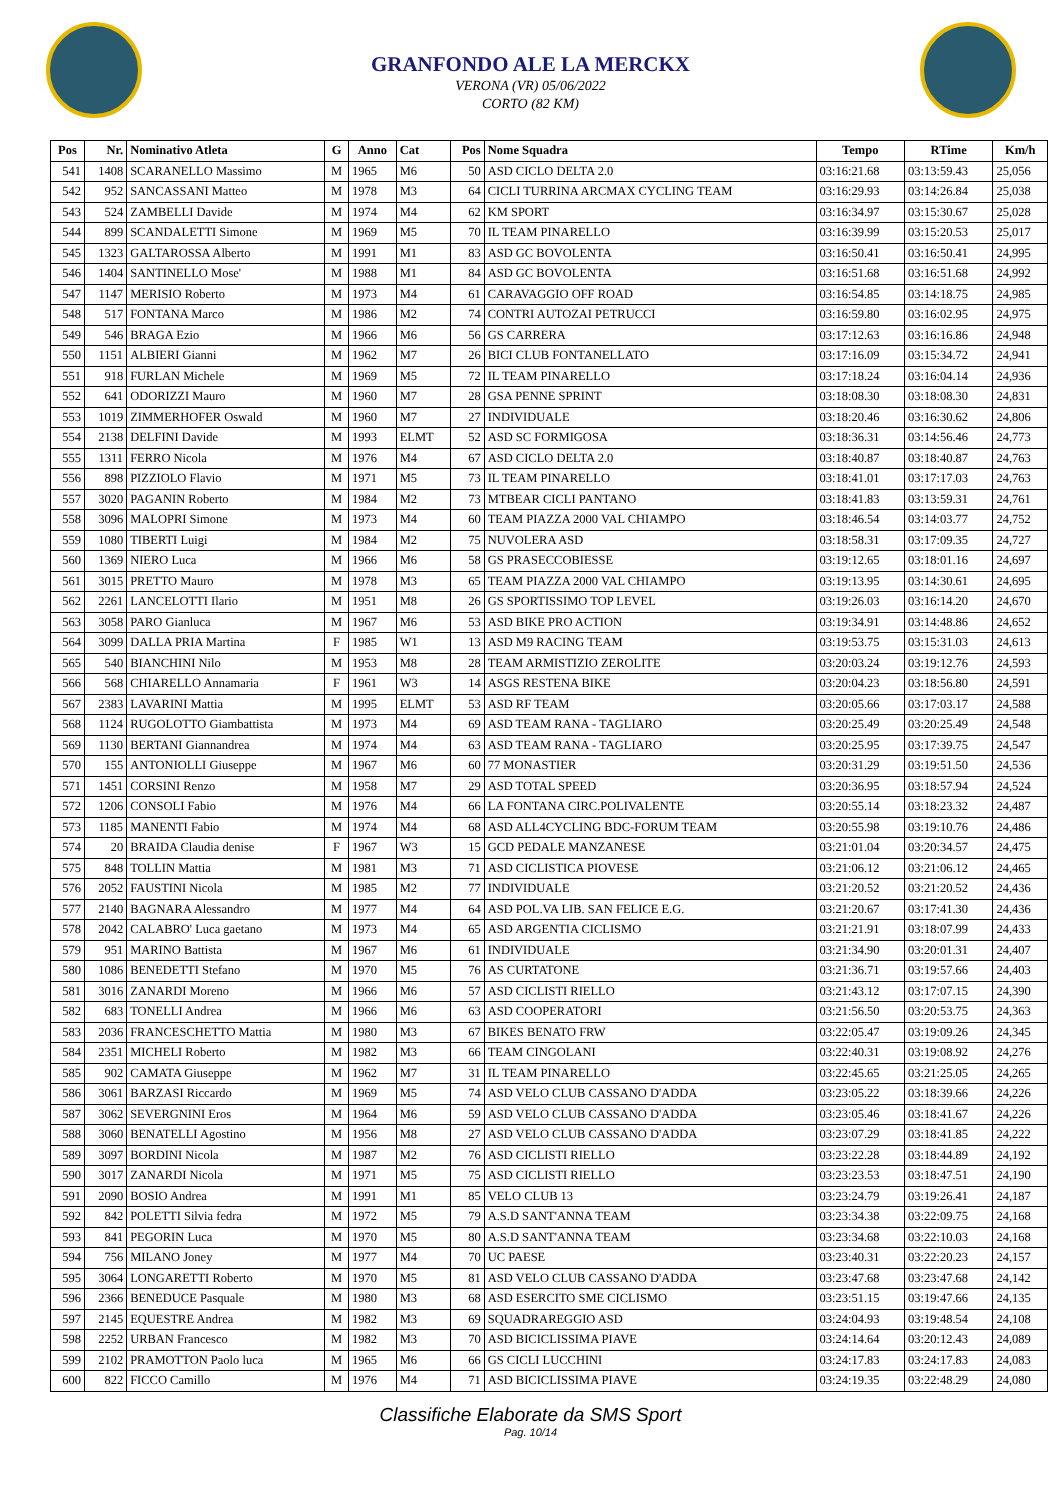GRANFONDO ALE LA MERCKX
VERONA (VR) 05/06/2022
CORTO (82 KM)
| Pos | Nr. | Nominativo Atleta | G | Anno | Cat | Pos | Nome Squadra | Tempo | RTime | Km/h |
| --- | --- | --- | --- | --- | --- | --- | --- | --- | --- | --- |
| 541 | 1408 | SCARANELLO Massimo | M | 1965 | M6 | 50 | ASD CICLO DELTA 2.0 | 03:16:21.68 | 03:13:59.43 | 25,056 |
| 542 | 952 | SANCASSANI Matteo | M | 1978 | M3 | 64 | CICLI TURRINA ARCMAX CYCLING TEAM | 03:16:29.93 | 03:14:26.84 | 25,038 |
| 543 | 524 | ZAMBELLI Davide | M | 1974 | M4 | 62 | KM SPORT | 03:16:34.97 | 03:15:30.67 | 25,028 |
| 544 | 899 | SCANDALETTI Simone | M | 1969 | M5 | 70 | IL TEAM PINARELLO | 03:16:39.99 | 03:15:20.53 | 25,017 |
| 545 | 1323 | GALTAROSSA Alberto | M | 1991 | M1 | 83 | ASD GC BOVOLENTA | 03:16:50.41 | 03:16:50.41 | 24,995 |
| 546 | 1404 | SANTINELLO Mose' | M | 1988 | M1 | 84 | ASD GC BOVOLENTA | 03:16:51.68 | 03:16:51.68 | 24,992 |
| 547 | 1147 | MERISIO Roberto | M | 1973 | M4 | 61 | CARAVAGGIO OFF ROAD | 03:16:54.85 | 03:14:18.75 | 24,985 |
| 548 | 517 | FONTANA Marco | M | 1986 | M2 | 74 | CONTRI AUTOZAI PETRUCCI | 03:16:59.80 | 03:16:02.95 | 24,975 |
| 549 | 546 | BRAGA Ezio | M | 1966 | M6 | 56 | GS CARRERA | 03:17:12.63 | 03:16:16.86 | 24,948 |
| 550 | 1151 | ALBIERI Gianni | M | 1962 | M7 | 26 | BICI CLUB FONTANELLATO | 03:17:16.09 | 03:15:34.72 | 24,941 |
| 551 | 918 | FURLAN Michele | M | 1969 | M5 | 72 | IL TEAM PINARELLO | 03:17:18.24 | 03:16:04.14 | 24,936 |
| 552 | 641 | ODORIZZI Mauro | M | 1960 | M7 | 28 | GSA PENNE SPRINT | 03:18:08.30 | 03:18:08.30 | 24,831 |
| 553 | 1019 | ZIMMERHOFER Oswald | M | 1960 | M7 | 27 | INDIVIDUALE | 03:18:20.46 | 03:16:30.62 | 24,806 |
| 554 | 2138 | DELFINI Davide | M | 1993 | ELMT | 52 | ASD SC FORMIGOSA | 03:18:36.31 | 03:14:56.46 | 24,773 |
| 555 | 1311 | FERRO Nicola | M | 1976 | M4 | 67 | ASD CICLO DELTA 2.0 | 03:18:40.87 | 03:18:40.87 | 24,763 |
| 556 | 898 | PIZZIOLO Flavio | M | 1971 | M5 | 73 | IL TEAM PINARELLO | 03:18:41.01 | 03:17:17.03 | 24,763 |
| 557 | 3020 | PAGANIN Roberto | M | 1984 | M2 | 73 | MTBEAR CICLI PANTANO | 03:18:41.83 | 03:13:59.31 | 24,761 |
| 558 | 3096 | MALOPRI Simone | M | 1973 | M4 | 60 | TEAM PIAZZA 2000 VAL CHIAMPO | 03:18:46.54 | 03:14:03.77 | 24,752 |
| 559 | 1080 | TIBERTI Luigi | M | 1984 | M2 | 75 | NUVOLERA ASD | 03:18:58.31 | 03:17:09.35 | 24,727 |
| 560 | 1369 | NIERO Luca | M | 1966 | M6 | 58 | GS PRASECCOBIESSE | 03:19:12.65 | 03:18:01.16 | 24,697 |
| 561 | 3015 | PRETTO Mauro | M | 1978 | M3 | 65 | TEAM PIAZZA 2000 VAL CHIAMPO | 03:19:13.95 | 03:14:30.61 | 24,695 |
| 562 | 2261 | LANCELOTTI Ilario | M | 1951 | M8 | 26 | GS SPORTISSIMO TOP LEVEL | 03:19:26.03 | 03:16:14.20 | 24,670 |
| 563 | 3058 | PARO Gianluca | M | 1967 | M6 | 53 | ASD BIKE PRO ACTION | 03:19:34.91 | 03:14:48.86 | 24,652 |
| 564 | 3099 | DALLA PRIA Martina | F | 1985 | W1 | 13 | ASD M9 RACING TEAM | 03:19:53.75 | 03:15:31.03 | 24,613 |
| 565 | 540 | BIANCHINI Nilo | M | 1953 | M8 | 28 | TEAM ARMISTIZIO ZEROLITE | 03:20:03.24 | 03:19:12.76 | 24,593 |
| 566 | 568 | CHIARELLO Annamaria | F | 1961 | W3 | 14 | ASGS RESTENA BIKE | 03:20:04.23 | 03:18:56.80 | 24,591 |
| 567 | 2383 | LAVARINI Mattia | M | 1995 | ELMT | 53 | ASD RF TEAM | 03:20:05.66 | 03:17:03.17 | 24,588 |
| 568 | 1124 | RUGOLOTTO Giambattista | M | 1973 | M4 | 69 | ASD TEAM RANA - TAGLIARO | 03:20:25.49 | 03:20:25.49 | 24,548 |
| 569 | 1130 | BERTANI Giannandrea | M | 1974 | M4 | 63 | ASD TEAM RANA - TAGLIARO | 03:20:25.95 | 03:17:39.75 | 24,547 |
| 570 | 155 | ANTONIOLLI Giuseppe | M | 1967 | M6 | 60 | 77 MONASTIER | 03:20:31.29 | 03:19:51.50 | 24,536 |
| 571 | 1451 | CORSINI Renzo | M | 1958 | M7 | 29 | ASD TOTAL SPEED | 03:20:36.95 | 03:18:57.94 | 24,524 |
| 572 | 1206 | CONSOLI Fabio | M | 1976 | M4 | 66 | LA FONTANA CIRC.POLIVALENTE | 03:20:55.14 | 03:18:23.32 | 24,487 |
| 573 | 1185 | MANENTI Fabio | M | 1974 | M4 | 68 | ASD ALL4CYCLING BDC-FORUM TEAM | 03:20:55.98 | 03:19:10.76 | 24,486 |
| 574 | 20 | BRAIDA Claudia denise | F | 1967 | W3 | 15 | GCD PEDALE MANZANESE | 03:21:01.04 | 03:20:34.57 | 24,475 |
| 575 | 848 | TOLLIN Mattia | M | 1981 | M3 | 71 | ASD CICLISTICA PIOVESE | 03:21:06.12 | 03:21:06.12 | 24,465 |
| 576 | 2052 | FAUSTINI Nicola | M | 1985 | M2 | 77 | INDIVIDUALE | 03:21:20.52 | 03:21:20.52 | 24,436 |
| 577 | 2140 | BAGNARA Alessandro | M | 1977 | M4 | 64 | ASD POL.VA LIB. SAN FELICE E.G. | 03:21:20.67 | 03:17:41.30 | 24,436 |
| 578 | 2042 | CALABRO' Luca gaetano | M | 1973 | M4 | 65 | ASD ARGENTIA CICLISMO | 03:21:21.91 | 03:18:07.99 | 24,433 |
| 579 | 951 | MARINO Battista | M | 1967 | M6 | 61 | INDIVIDUALE | 03:21:34.90 | 03:20:01.31 | 24,407 |
| 580 | 1086 | BENEDETTI Stefano | M | 1970 | M5 | 76 | AS CURTATONE | 03:21:36.71 | 03:19:57.66 | 24,403 |
| 581 | 3016 | ZANARDI Moreno | M | 1966 | M6 | 57 | ASD CICLISTI RIELLO | 03:21:43.12 | 03:17:07.15 | 24,390 |
| 582 | 683 | TONELLI Andrea | M | 1966 | M6 | 63 | ASD COOPERATORI | 03:21:56.50 | 03:20:53.75 | 24,363 |
| 583 | 2036 | FRANCESCHETTO Mattia | M | 1980 | M3 | 67 | BIKES BENATO FRW | 03:22:05.47 | 03:19:09.26 | 24,345 |
| 584 | 2351 | MICHELI Roberto | M | 1982 | M3 | 66 | TEAM CINGOLANI | 03:22:40.31 | 03:19:08.92 | 24,276 |
| 585 | 902 | CAMATA Giuseppe | M | 1962 | M7 | 31 | IL TEAM PINARELLO | 03:22:45.65 | 03:21:25.05 | 24,265 |
| 586 | 3061 | BARZASI Riccardo | M | 1969 | M5 | 74 | ASD VELO CLUB CASSANO D'ADDA | 03:23:05.22 | 03:18:39.66 | 24,226 |
| 587 | 3062 | SEVERGNINI Eros | M | 1964 | M6 | 59 | ASD VELO CLUB CASSANO D'ADDA | 03:23:05.46 | 03:18:41.67 | 24,226 |
| 588 | 3060 | BENATELLI Agostino | M | 1956 | M8 | 27 | ASD VELO CLUB CASSANO D'ADDA | 03:23:07.29 | 03:18:41.85 | 24,222 |
| 589 | 3097 | BORDINI Nicola | M | 1987 | M2 | 76 | ASD CICLISTI RIELLO | 03:23:22.28 | 03:18:44.89 | 24,192 |
| 590 | 3017 | ZANARDI Nicola | M | 1971 | M5 | 75 | ASD CICLISTI RIELLO | 03:23:23.53 | 03:18:47.51 | 24,190 |
| 591 | 2090 | BOSIO Andrea | M | 1991 | M1 | 85 | VELO CLUB 13 | 03:23:24.79 | 03:19:26.41 | 24,187 |
| 592 | 842 | POLETTI Silvia fedra | M | 1972 | M5 | 79 | A.S.D SANT'ANNA TEAM | 03:23:34.38 | 03:22:09.75 | 24,168 |
| 593 | 841 | PEGORIN Luca | M | 1970 | M5 | 80 | A.S.D SANT'ANNA TEAM | 03:23:34.68 | 03:22:10.03 | 24,168 |
| 594 | 756 | MILANO Joney | M | 1977 | M4 | 70 | UC PAESE | 03:23:40.31 | 03:22:20.23 | 24,157 |
| 595 | 3064 | LONGARETTI Roberto | M | 1970 | M5 | 81 | ASD VELO CLUB CASSANO D'ADDA | 03:23:47.68 | 03:23:47.68 | 24,142 |
| 596 | 2366 | BENEDUCE Pasquale | M | 1980 | M3 | 68 | ASD ESERCITO SME CICLISMO | 03:23:51.15 | 03:19:47.66 | 24,135 |
| 597 | 2145 | EQUESTRE Andrea | M | 1982 | M3 | 69 | SQUADRAREGGIO ASD | 03:24:04.93 | 03:19:48.54 | 24,108 |
| 598 | 2252 | URBAN Francesco | M | 1982 | M3 | 70 | ASD BICICLISSIMA PIAVE | 03:24:14.64 | 03:20:12.43 | 24,089 |
| 599 | 2102 | PRAMOTTON Paolo luca | M | 1965 | M6 | 66 | GS CICLI LUCCHINI | 03:24:17.83 | 03:24:17.83 | 24,083 |
| 600 | 822 | FICCO Camillo | M | 1976 | M4 | 71 | ASD BICICLISSIMA PIAVE | 03:24:19.35 | 03:22:48.29 | 24,080 |
Classifiche Elaborate da SMS Sport
Pag. 10/14